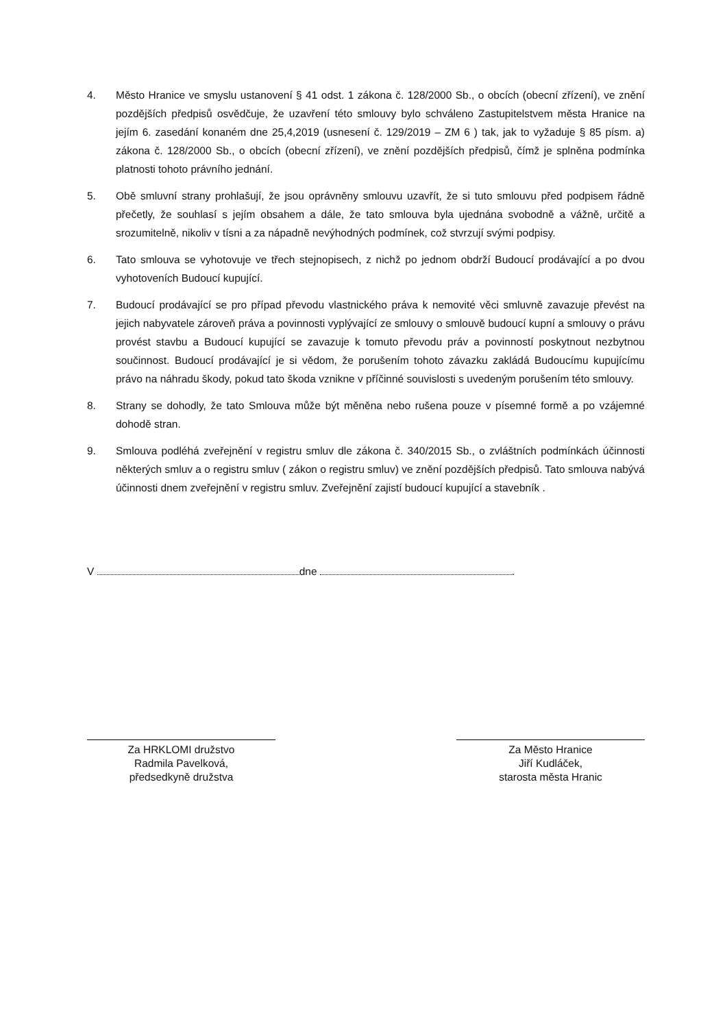4. Město Hranice ve smyslu ustanovení § 41 odst. 1 zákona č. 128/2000 Sb., o obcích (obecní zřízení), ve znění pozdějších předpisů osvědčuje, že uzavření této smlouvy bylo schváleno Zastupitelstvem města Hranice na jejím 6. zasedání konaném dne 25,4,2019 (usnesení č. 129/2019 – ZM 6 ) tak, jak to vyžaduje § 85 písm. a) zákona č. 128/2000 Sb., o obcích (obecní zřízení), ve znění pozdějších předpisů, čímž je splněna podmínka platnosti tohoto právního jednání.
5. Obě smluvní strany prohlašují, že jsou oprávněny smlouvu uzavřít, že si tuto smlouvu před podpisem řádně přečetly, že souhlasí s jejím obsahem a dále, že tato smlouva byla ujednána svobodně a vážně, určitě a srozumitelně, nikoliv v tísni a za nápadně nevýhodných podmínek, což stvrzují svými podpisy.
6. Tato smlouva se vyhotovuje ve třech stejnopisech, z nichž po jednom obdrží Budoucí prodávající a po dvou vyhotoveních Budoucí kupující.
7. Budoucí prodávající se pro případ převodu vlastnického práva k nemovité věci smluvně zavazuje převést na jejich nabyvatele zároveň práva a povinnosti vyplývající ze smlouvy o smlouvě budoucí kupní a smlouvy o právu provést stavbu a Budoucí kupující se zavazuje k tomuto převodu práv a povinností poskytnout nezbytnou součinnost. Budoucí prodávající je si vědom, že porušením tohoto závazku zakládá Budoucímu kupujícímu právo na náhradu škody, pokud tato škoda vznikne v příčinné souvislosti s uvedeným porušením této smlouvy.
8. Strany se dohodly, že tato Smlouva může být měněna nebo rušena pouze v písemné formě a po vzájemné dohodě stran.
9. Smlouva podléhá zveřejnění v registru smluv dle zákona č. 340/2015 Sb., o zvláštních podmínkách účinnosti některých smluv a o registru smluv ( zákon o registru smluv) ve znění pozdějších předpisů. Tato smlouva nabývá účinnosti dnem zveřejnění v registru smluv. Zveřejnění zajistí budoucí kupující a stavebník .
V dne .
Za HRKLOMI družstvo
Radmila Pavelková,
předsedkyně družstva
Za Město Hranice
Jiří Kudláček,
starosta města Hranic